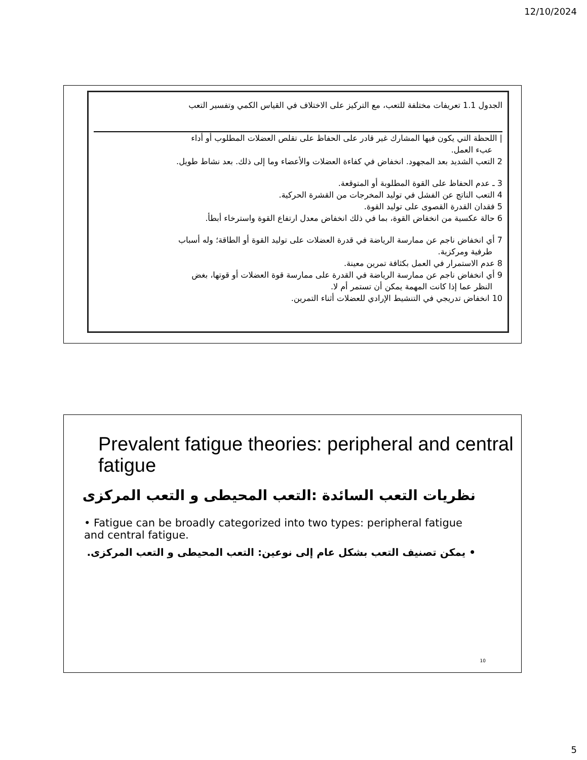12/10/2024
الجدول 1.1 تعريفات مختلفة للتعب، مع التركيز على الاختلاف في القياس الكمي وتفسير التعب
| اللحظة التي يكون فيها المشارك غير قادر على الحفاظ على تقلص العضلات المطلوب أو أداء
عبء العمل.
2 التعب الشديد بعد المجهود. انخفاض في كفاءة العضلات والأعضاء وما إلى ذلك. بعد نشاط طويل.
3 ـ عدم الحفاظ على القوة المطلوبة أو المتوقعة.
4 التعب الناتج عن الفشل في توليد المخرجات من القشرة الحركية.
5 فقدان القدرة القصوى على توليد القوة.
6 حالة عكسية من انخفاض القوة، بما في ذلك انخفاض معدل ارتفاع القوة واسترخاء أبطأ.
7 أي انخفاض ناجم عن ممارسة الرياضة في قدرة العضلات على توليد القوة أو الطاقة؛ وله أسباب
طرفية ومركزية.
8 عدم الاستمرار في العمل بكثافة تمرين معينة.
9 أي انخفاض ناجم عن ممارسة الرياضة في القدرة على ممارسة قوة العضلات أو قوتها، بغض
النظر عما إذا كانت المهمة يمكن أن تستمر أم لا.
10 انخفاض تدريجي في التنشيط الإرادي للعضلات أثناء التمرين.
Prevalent fatigue theories: peripheral and central fatigue
نظريات التعب السائدة :التعب المحيطى و التعب المركزى
• Fatigue can be broadly categorized into two types: peripheral fatigue and central fatigue.
• يمكن تصنيف التعب بشكل عام إلى نوعين: التعب المحيطى و التعب المركزى.
10
5